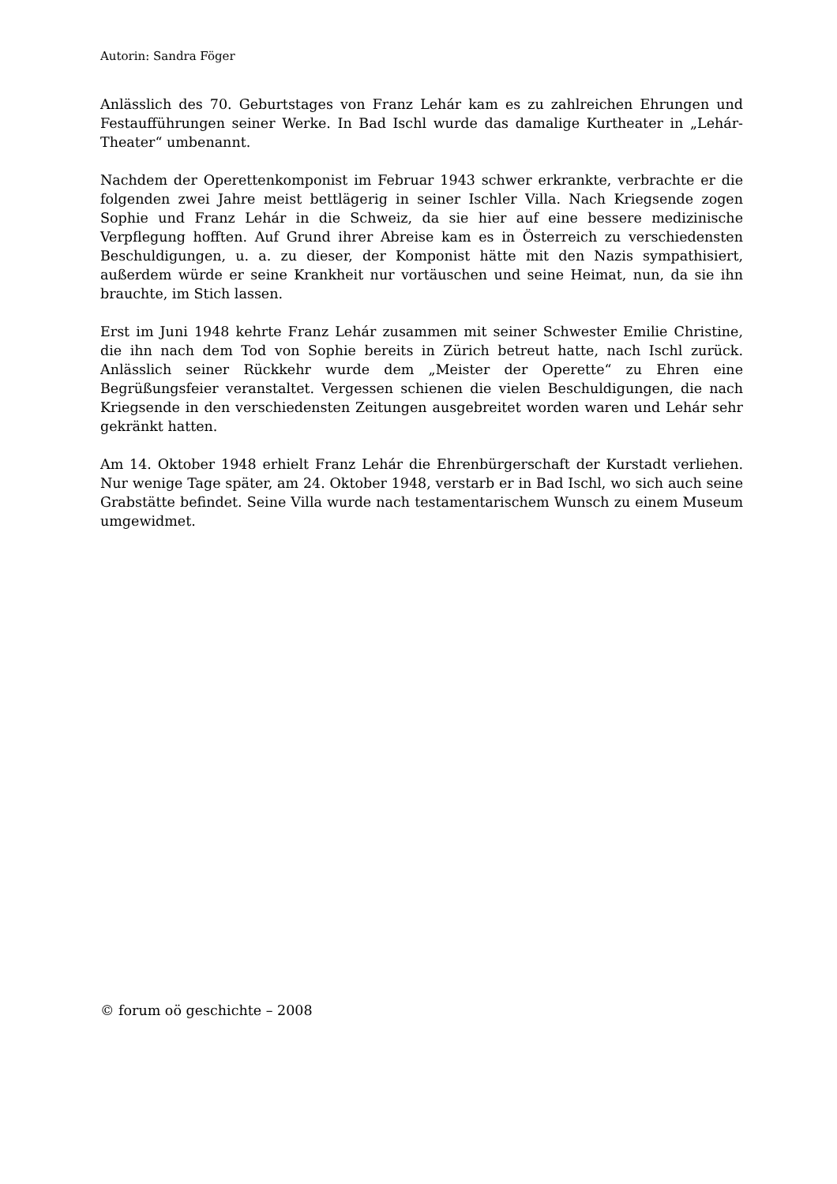Autorin: Sandra Föger
Anlässlich des 70. Geburtstages von Franz Lehár kam es zu zahlreichen Ehrungen und Festaufführungen seiner Werke. In Bad Ischl wurde das damalige Kurtheater in „Lehár-Theater“ umbenannt.
Nachdem der Operettenkomponist im Februar 1943 schwer erkrankte, verbrachte er die folgenden zwei Jahre meist bettlägerig in seiner Ischler Villa. Nach Kriegsende zogen Sophie und Franz Lehár in die Schweiz, da sie hier auf eine bessere medizinische Verpflegung hofften. Auf Grund ihrer Abreise kam es in Österreich zu verschiedensten Beschuldigungen, u. a. zu dieser, der Komponist hätte mit den Nazis sympathisiert, außerdem würde er seine Krankheit nur vortäuschen und seine Heimat, nun, da sie ihn brauchte, im Stich lassen.
Erst im Juni 1948 kehrte Franz Lehár zusammen mit seiner Schwester Emilie Christine, die ihn nach dem Tod von Sophie bereits in Zürich betreut hatte, nach Ischl zurück. Anlässlich seiner Rückkehr wurde dem „Meister der Operette“ zu Ehren eine Begrüßungsfeier veranstaltet. Vergessen schienen die vielen Beschuldigungen, die nach Kriegsende in den verschiedensten Zeitungen ausgebreitet worden waren und Lehár sehr gekränkt hatten.
Am 14. Oktober 1948 erhielt Franz Lehár die Ehrenbürgerschaft der Kurstadt verliehen. Nur wenige Tage später, am 24. Oktober 1948, verstarb er in Bad Ischl, wo sich auch seine Grabstätte befindet. Seine Villa wurde nach testamentarischem Wunsch zu einem Museum umgewidmet.
© forum oö geschichte – 2008